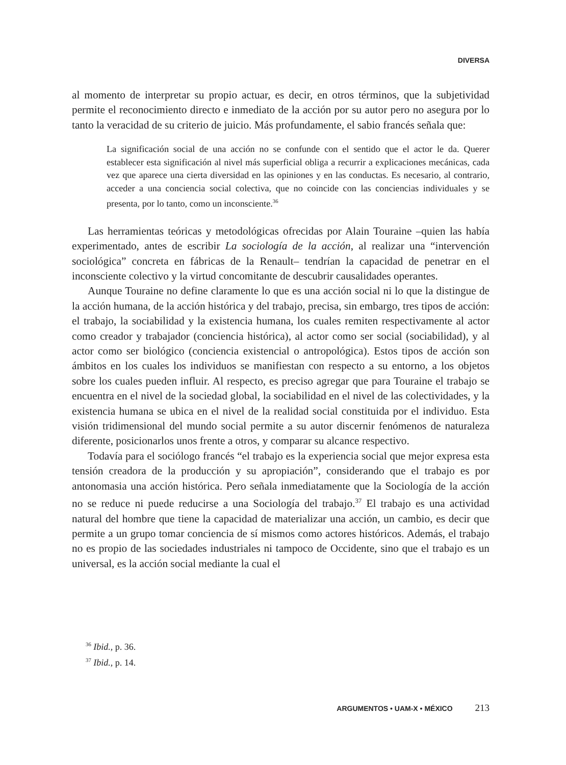DIVERSA
al momento de interpretar su propio actuar, es decir, en otros términos, que la subjetividad permite el reconocimiento directo e inmediato de la acción por su autor pero no asegura por lo tanto la veracidad de su criterio de juicio. Más profundamente, el sabio francés señala que:
La significación social de una acción no se confunde con el sentido que el actor le da. Querer establecer esta significación al nivel más superficial obliga a recurrir a explicaciones mecánicas, cada vez que aparece una cierta diversidad en las opiniones y en las conductas. Es necesario, al contrario, acceder a una conciencia social colectiva, que no coincide con las conciencias individuales y se presenta, por lo tanto, como un inconsciente.<sup>36</sup>
Las herramientas teóricas y metodológicas ofrecidas por Alain Touraine –quien las había experimentado, antes de escribir La sociología de la acción, al realizar una “intervención sociológica” concreta en fábricas de la Renault– tendrían la capacidad de penetrar en el inconsciente colectivo y la virtud concomitante de descubrir causalidades operantes.
Aunque Touraine no define claramente lo que es una acción social ni lo que la distingue de la acción humana, de la acción histórica y del trabajo, precisa, sin embargo, tres tipos de acción: el trabajo, la sociabilidad y la existencia humana, los cuales remiten respectivamente al actor como creador y trabajador (conciencia histórica), al actor como ser social (sociabilidad), y al actor como ser biológico (conciencia existencial o antropológica). Estos tipos de acción son ámbitos en los cuales los individuos se manifiestan con respecto a su entorno, a los objetos sobre los cuales pueden influir. Al respecto, es preciso agregar que para Touraine el trabajo se encuentra en el nivel de la sociedad global, la sociabilidad en el nivel de las colectividades, y la existencia humana se ubica en el nivel de la realidad social constituida por el individuo. Esta visión tridimensional del mundo social permite a su autor discernir fenómenos de naturaleza diferente, posicionarlos unos frente a otros, y comparar su alcance respectivo.
Todavía para el sociólogo francés “el trabajo es la experiencia social que mejor expresa esta tensión creadora de la producción y su apropiación”, considerando que el trabajo es por antonomasia una acción histórica. Pero señala inmediatamente que la Sociología de la acción no se reduce ni puede reducirse a una Sociología del trabajo.<sup>37</sup> El trabajo es una actividad natural del hombre que tiene la capacidad de materializar una acción, un cambio, es decir que permite a un grupo tomar conciencia de sí mismos como actores históricos. Además, el trabajo no es propio de las sociedades industriales ni tampoco de Occidente, sino que el trabajo es un universal, es la acción social mediante la cual el
<sup>36</sup> Ibid., p. 36.
<sup>37</sup> Ibid., p. 14.
ARGUMENTOS • UAM-X • MÉXICO 213